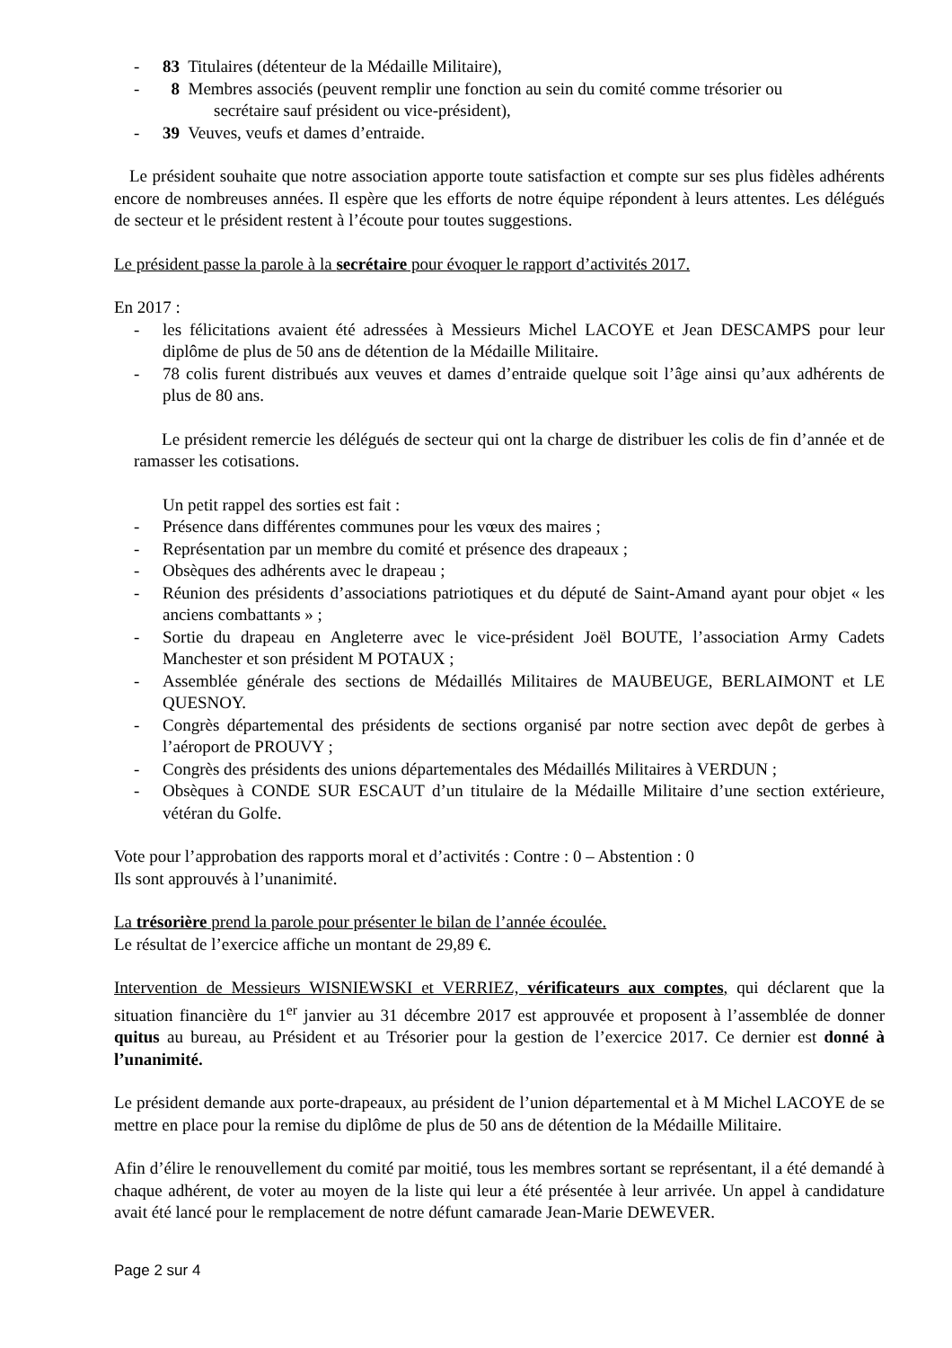- 83 Titulaires (détenteur de la Médaille Militaire),
- 8 Membres associés (peuvent remplir une fonction au sein du comité comme trésorier ou
secrétaire sauf président ou vice-président),
- 39 Veuves, veufs et dames d’entraide.
Le président souhaite que notre association apporte toute satisfaction et compte sur ses plus fidèles adhérents encore de nombreuses années. Il espère que les efforts de notre équipe répondent à leurs attentes. Les délégués de secteur et le président restent à l’écoute pour toutes suggestions.
Le président passe la parole à la secrétaire pour évoquer le rapport d’activités 2017.
En 2017 :
- les félicitations avaient été adressées à Messieurs Michel LACOYE et Jean DESCAMPS pour leur diplôme de plus de 50 ans de détention de la Médaille Militaire.
- 78 colis furent distribués aux veuves et dames d’entraide quelque soit l’âge ainsi qu’aux adhérents de plus de 80 ans.
Le président remercie les délégués de secteur qui ont la charge de distribuer les colis de fin d’année et de ramasser les cotisations.
Un petit rappel des sorties est fait :
- Présence dans différentes communes pour les vœux des maires ;
- Représentation par un membre du comité et présence des drapeaux ;
- Obsèques des adhérents avec le drapeau ;
- Réunion des présidents d’associations patriotiques et du député de Saint-Amand ayant pour objet « les anciens combattants » ;
- Sortie du drapeau en Angleterre avec le vice-président Joël BOUTE, l’association Army Cadets Manchester et son président M POTAUX ;
- Assemblée générale des sections de Médaillés Militaires de MAUBEUGE, BERLAIMONT et LE QUESNOY.
- Congrès départemental des présidents de sections organisé par notre section avec depôt de gerbes à l’aéroport de PROUVY ;
- Congrès des présidents des unions départementales des Médaillés Militaires à VERDUN ;
- Obsèques à CONDE SUR ESCAUT d’un titulaire de la Médaille Militaire d’une section extérieure, vétéran du Golfe.
Vote pour l’approbation des rapports moral et d’activités : Contre : 0 – Abstention : 0
Ils sont approuvés à l’unanimité.
La trésorière prend la parole pour présenter le bilan de l’année écoulée.
Le résultat de l’exercice affiche un montant de 29,89 €.
Intervention de Messieurs WISNIEWSKI et VERRIEZ, vérificateurs aux comptes, qui déclarent que la situation financière du 1<sup>er</sup> janvier au 31 décembre 2017 est approuvée et proposent à l’assemblée de donner quitus au bureau, au Président et au Trésorier pour la gestion de l’exercice 2017. Ce dernier est donné à l’unanimité.
Le président demande aux porte-drapeaux, au président de l’union départemental et à M Michel LACOYE de se mettre en place pour la remise du diplôme de plus de 50 ans de détention de la Médaille Militaire.
Afin d’élire le renouvellement du comité par moitié, tous les membres sortant se représentant, il a été demandé à chaque adhérent, de voter au moyen de la liste qui leur a été présentée à leur arrivée. Un appel à candidature avait été lancé pour le remplacement de notre défunt camarade Jean-Marie DEWEVER.
Page 2 sur 4